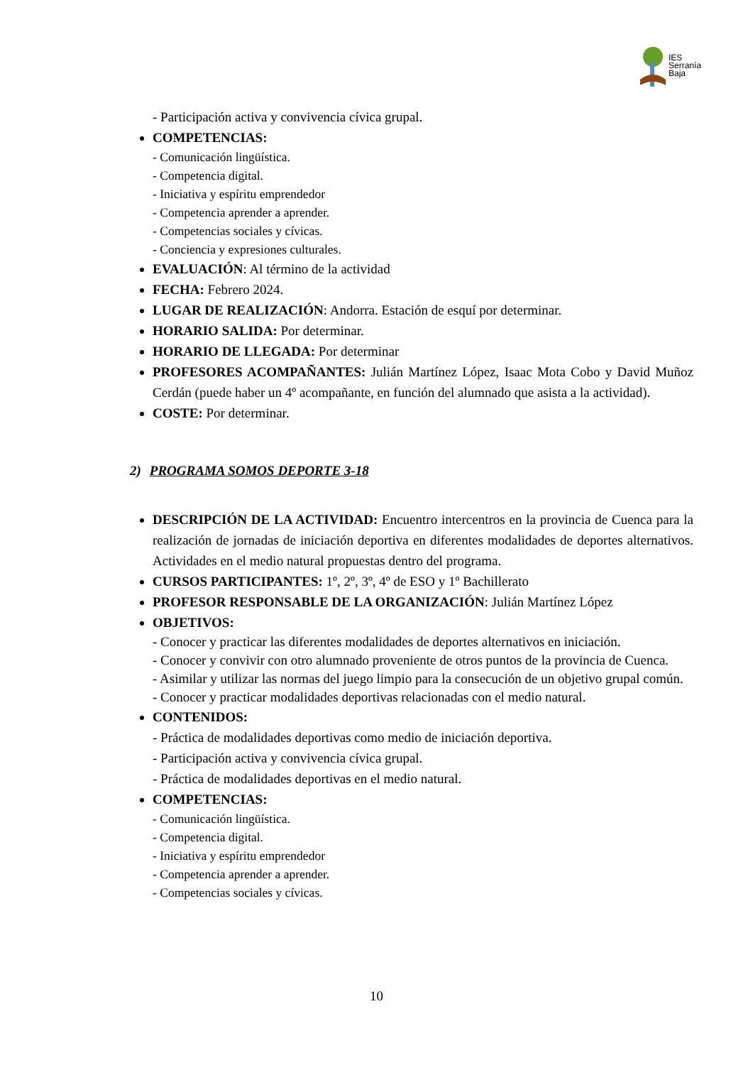IES
Serranía
Baja
- Participación activa y convivencia cívica grupal.
COMPETENCIAS:
- Comunicación lingüística.
- Competencia digital.
- Iniciativa y espíritu emprendedor
- Competencia aprender a aprender.
- Competencias sociales y cívicas.
- Conciencia y expresiones culturales.
EVALUACIÓN: Al término de la actividad
FECHA: Febrero 2024.
LUGAR DE REALIZACIÓN: Andorra. Estación de esquí por determinar.
HORARIO SALIDA: Por determinar.
HORARIO DE LLEGADA: Por determinar
PROFESORES ACOMPAÑANTES: Julián Martínez López, Isaac Mota Cobo y David Muñoz Cerdán (puede haber un 4º acompañante, en función del alumnado que asista a la actividad).
COSTE: Por determinar.
2) PROGRAMA SOMOS DEPORTE 3-18
DESCRIPCIÓN DE LA ACTIVIDAD: Encuentro intercentros en la provincia de Cuenca para la realización de jornadas de iniciación deportiva en diferentes modalidades de deportes alternativos. Actividades en el medio natural propuestas dentro del programa.
CURSOS PARTICIPANTES: 1º, 2º, 3º, 4º de ESO y 1º Bachillerato
PROFESOR RESPONSABLE DE LA ORGANIZACIÓN: Julián Martínez López
OBJETIVOS:
- Conocer y practicar las diferentes modalidades de deportes alternativos en iniciación.
- Conocer y convivir con otro alumnado proveniente de otros puntos de la provincia de Cuenca.
- Asimilar y utilizar las normas del juego limpio para la consecución de un objetivo grupal común.
- Conocer y practicar modalidades deportivas relacionadas con el medio natural.
CONTENIDOS:
- Práctica de modalidades deportivas como medio de iniciación deportiva.
- Participación activa y convivencia cívica grupal.
- Práctica de modalidades deportivas en el medio natural.
COMPETENCIAS:
- Comunicación lingüística.
- Competencia digital.
- Iniciativa y espíritu emprendedor
- Competencia aprender a aprender.
- Competencias sociales y cívicas.
10